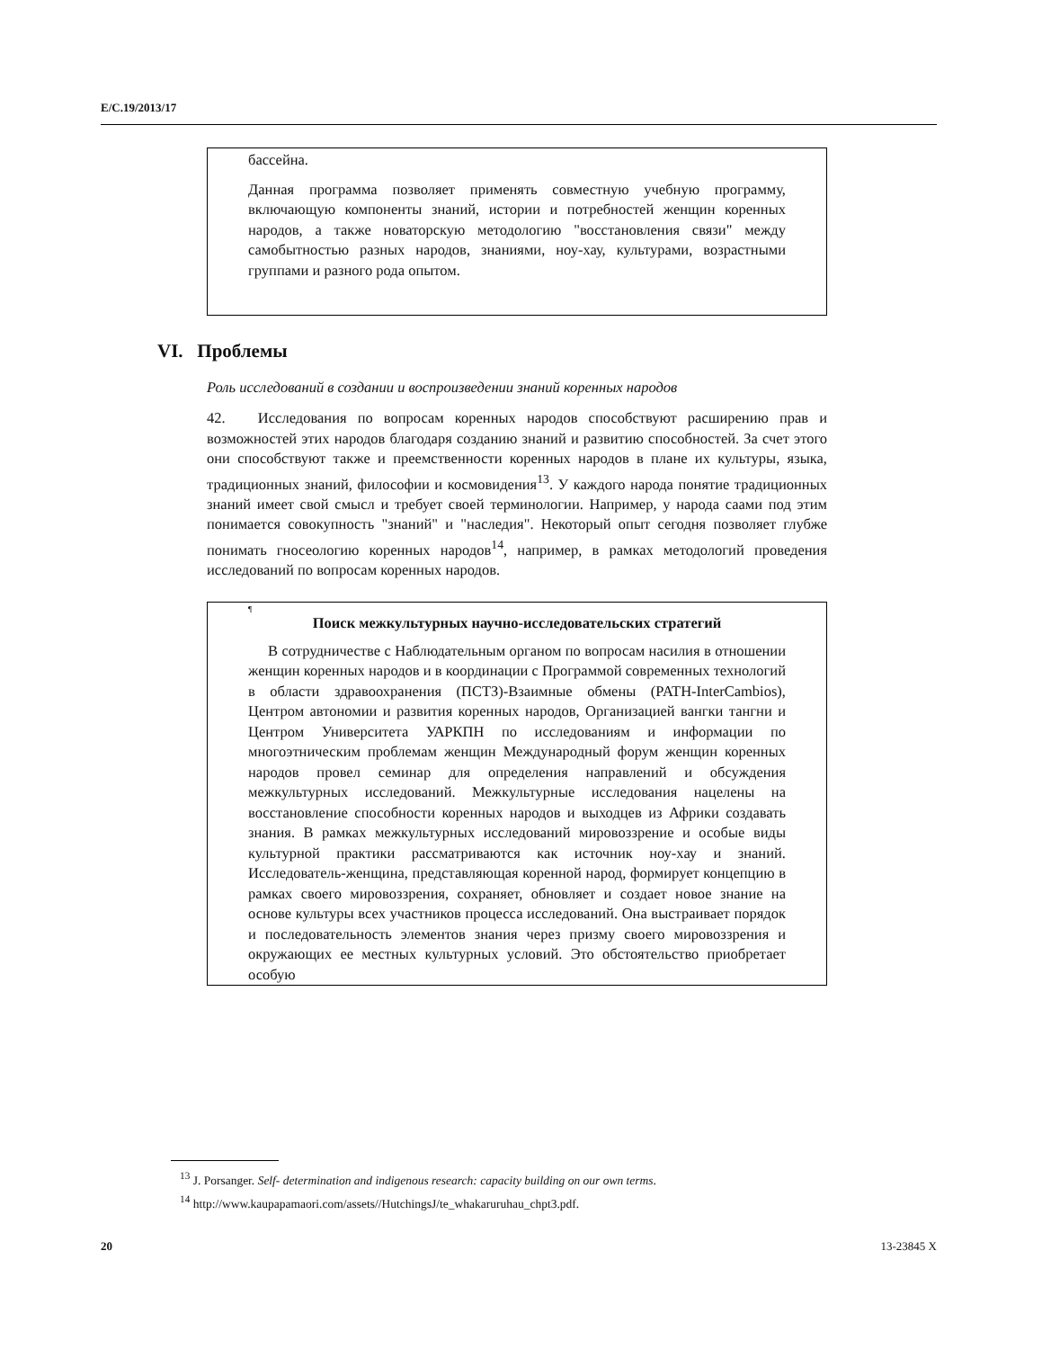E/C.19/2013/17
бассейна.
Данная программа позволяет применять совместную учебную программу, включающую компоненты знаний, истории и потребностей женщин коренных народов, а также новаторскую методологию "восстановления связи" между самобытностью разных народов, знаниями, ноу-хау, культурами, возрастными группами и разного рода опытом.
VI. Проблемы
Роль исследований в создании и воспроизведении знаний коренных народов
42. Исследования по вопросам коренных народов способствуют расширению прав и возможностей этих народов благодаря созданию знаний и развитию способностей. За счет этого они способствуют также и преемственности коренных народов в плане их культуры, языка, традиционных знаний, философии и космовидения<sup>13</sup>. У каждого народа понятие традиционных знаний имеет свой смысл и требует своей терминологии. Например, у народа саами под этим понимается совокупность "знаний" и "наследия". Некоторый опыт сегодня позволяет глубже понимать гносеологию коренных народов<sup>14</sup>, например, в рамках методологий проведения исследований по вопросам коренных народов.
¶
Поиск межкультурных научно-исследовательских стратегий
В сотрудничестве с Наблюдательным органом по вопросам насилия в отношении женщин коренных народов и в координации с Программой современных технологий в области здравоохранения (ПСТЗ)-Взаимные обмены (PATH-InterCambios), Центром автономии и развития коренных народов, Организацией вангки тангни и Центром Университета УАРКПН по исследованиям и информации по многоэтническим проблемам женщин Международный форум женщин коренных народов провел семинар для определения направлений и обсуждения межкультурных исследований. Межкультурные исследования нацелены на восстановление способности коренных народов и выходцев из Африки создавать знания. В рамках межкультурных исследований мировоззрение и особые виды культурной практики рассматриваются как источник ноу-хау и знаний. Исследователь-женщина, представляющая коренной народ, формирует концепцию в рамках своего мировоззрения, сохраняет, обновляет и создает новое знание на основе культуры всех участников процесса исследований. Она выстраивает порядок и последовательность элементов знания через призму своего мировоззрения и окружающих ее местных культурных условий. Это обстоятельство приобретает особую
<sup>13</sup> J. Porsanger. Self- determination and indigenous research: capacity building on our own terms.
<sup>14</sup> http://www.kaupapamaori.com/assets//HutchingsJ/te_whakaruruhau_chpt3.pdf.
20 13-23845 X